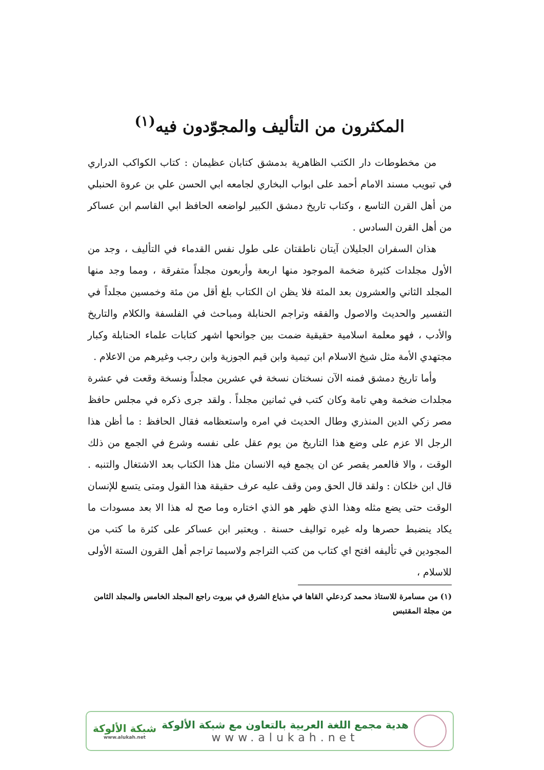المكثرون من التأليف والمجوّدون فيه<sup>(١)</sup>
من مخطوطات دار الكتب الظاهرية بدمشق كتابان عظيمان : كتاب الكواكب الدراري في تبويب مسند الامام أحمد على ابواب البخاري لجامعه ابي الحسن علي بن عروة الحنبلي من أهل القرن التاسع ، وكتاب تاريخ دمشق الكبير لواضعه الحافظ ابي القاسم ابن عساكر من أهل القرن السادس .
هذان السفران الجليلان آيتان ناطقتان على طول نفس القدماء في التأليف ، وجد من الأول مجلدات كثيرة ضخمة الموجود منها اربعة وأربعون مجلداً متفرقة ، ومما وجد منها المجلد الثاني والعشرون بعد المئة فلا يظن ان الكتاب بلغ أقل من مئة وخمسين مجلداً في التفسير والحديث والاصول والفقه وتراجم الحنابلة ومباحث في الفلسفة والكلام والتاريخ والأدب ، فهو معلمة اسلامية حقيقية ضمت بين جوانحها اشهر كتابات علماء الحنابلة وكبار مجتهدي الأمة مثل شيخ الاسلام ابن تيمية وابن قيم الجوزية وابن رجب وغيرهم من الاعلام .
وأما تاريخ دمشق فمنه الآن نسختان نسخة في عشرين مجلداً ونسخة وقعت في عشرة مجلدات ضخمة وهي تامة وكان كتب في ثمانين مجلداً . ولقد جرى ذكره في مجلس حافظ مصر زكي الدين المنذري وطال الحديث في امره واستعظامه فقال الحافظ : ما أظن هذا الرجل الا عزم على وضع هذا التاريخ من يوم عقل على نفسه وشرع في الجمع من ذلك الوقت ، والا فالعمر يقصر عن ان يجمع فيه الانسان مثل هذا الكتاب بعد الاشتغال والتنبه . قال ابن خلكان : ولقد قال الحق ومن وقف عليه عرف حقيقة هذا القول ومتى يتسع للإنسان الوقت حتى يضع مثله وهذا الذي ظهر هو الذي اختاره وما صح له هذا الا بعد مسودات ما يكاد ينضبط حصرها وله غيره تواليف حسنة . ويعتبر ابن عساكر على كثرة ما كتب من المجودين في تأليفه افتح اي كتاب من كتب التراجم ولاسيما تراجم أهل القرون الستة الأولى للاسلام ،
(١) من مسامرة للاستاذ محمد كردعلي القاها في مذياع الشرق في بيروت راجع المجلد الخامس والمجلد الثامن من مجلة المقتبس
هدية مجمع اللغة العربية بالتعاون مع شبكة الألوكة
www.alukah.net
شبكة الألوكة
www.alukah.net